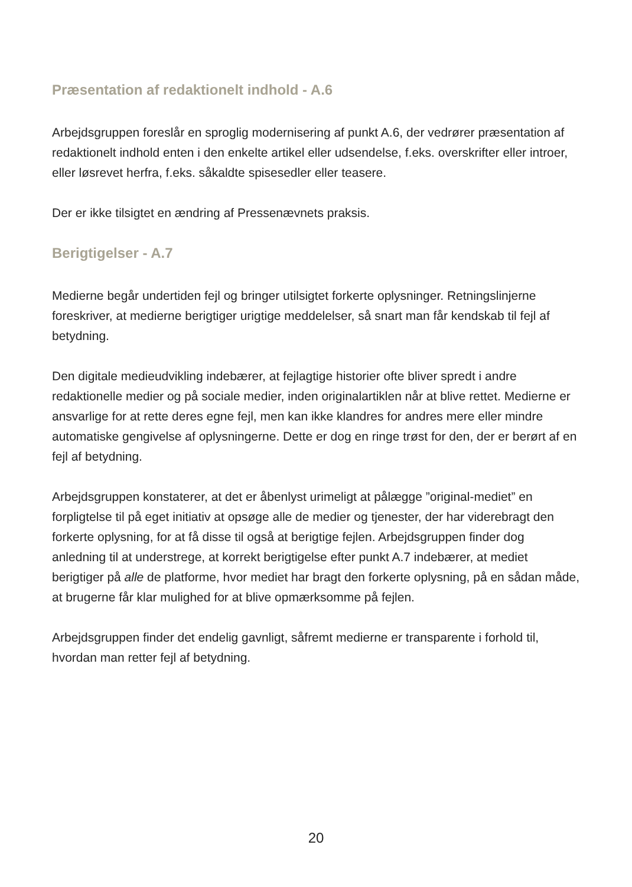Præsentation af redaktionelt indhold - A.6
Arbejdsgruppen foreslår en sproglig modernisering af punkt A.6, der vedrører præsentation af redaktionelt indhold enten i den enkelte artikel eller udsendelse, f.eks. overskrifter eller introer, eller løsrevet herfra, f.eks. såkaldte spisesedler eller teasere.
Der er ikke tilsigtet en ændring af Pressenævnets praksis.
Berigtigelser - A.7
Medierne begår undertiden fejl og bringer utilsigtet forkerte oplysninger. Retningslinjerne foreskriver, at medierne berigtiger urigtige meddelelser, så snart man får kendskab til fejl af betydning.
Den digitale medieudvikling indebærer, at fejlagtige historier ofte bliver spredt i andre redaktionelle medier og på sociale medier, inden originalartiklen når at blive rettet. Medierne er ansvarlige for at rette deres egne fejl, men kan ikke klandres for andres mere eller mindre automatiske gengivelse af oplysningerne. Dette er dog en ringe trøst for den, der er berørt af en fejl af betydning.
Arbejdsgruppen konstaterer, at det er åbenlyst urimeligt at pålægge ”original-mediet” en forpligtelse til på eget initiativ at opsøge alle de medier og tjenester, der har viderebragt den forkerte oplysning, for at få disse til også at berigtige fejlen. Arbejdsgruppen finder dog anledning til at understrege, at korrekt berigtigelse efter punkt A.7 indebærer, at mediet berigtiger på alle de platforme, hvor mediet har bragt den forkerte oplysning, på en sådan måde, at brugerne får klar mulighed for at blive opmærksomme på fejlen.
Arbejdsgruppen finder det endelig gavnligt, såfremt medierne er transparente i forhold til, hvordan man retter fejl af betydning.
20